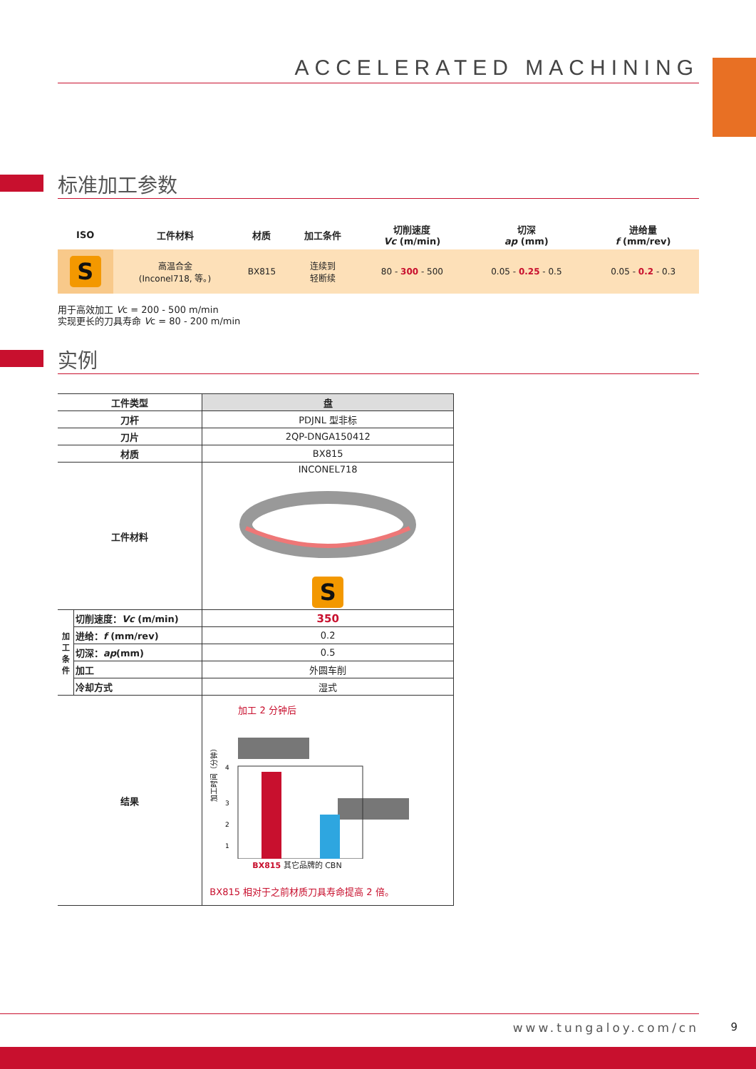ACCELERATED MACHINING
标准加工参数
| ISO | 工件材料 | 材质 | 加工条件 | 切削速度 Vc (m/min) | 切深 ap (mm) | 进给量 f (mm/rev) |
| --- | --- | --- | --- | --- | --- | --- |
| S | 高温合金 (Inconel718, 等。) | BX815 | 连续到 轻断续 | 80 - 300 - 500 | 0.05 - 0.25 - 0.5 | 0.05 - 0.2 - 0.3 |
用于高效加工 Vc = 200 - 500 m/min
实现更长的刀具寿命 Vc = 80 - 200 m/min
实例
| 工件类型 | | 盘 |
| 刀杆 | | PDJNL 型非标 |
| 刀片 | | 2QP-DNGA150412 |
| 材质 | | BX815 |
| 工件材料 | | INCONEL718 S |
| 加工条件 | 切削速度： Vc (m/min) | 350 |
| | 进给： f (mm/rev) | 0.2 |
| | 切深： ap (mm) | 0.5 |
| | 加工 | 外圆车削 |
| | 冷却方式 | 湿式 |
| 结果 | | 加工 2 分钟后 4 3 2 1 加工时间（分钟） BX815 其它品牌的 CBN BX815 相对于之前材质刀具寿命提高 2 倍。 |
www.tungaloy.com/cn 9